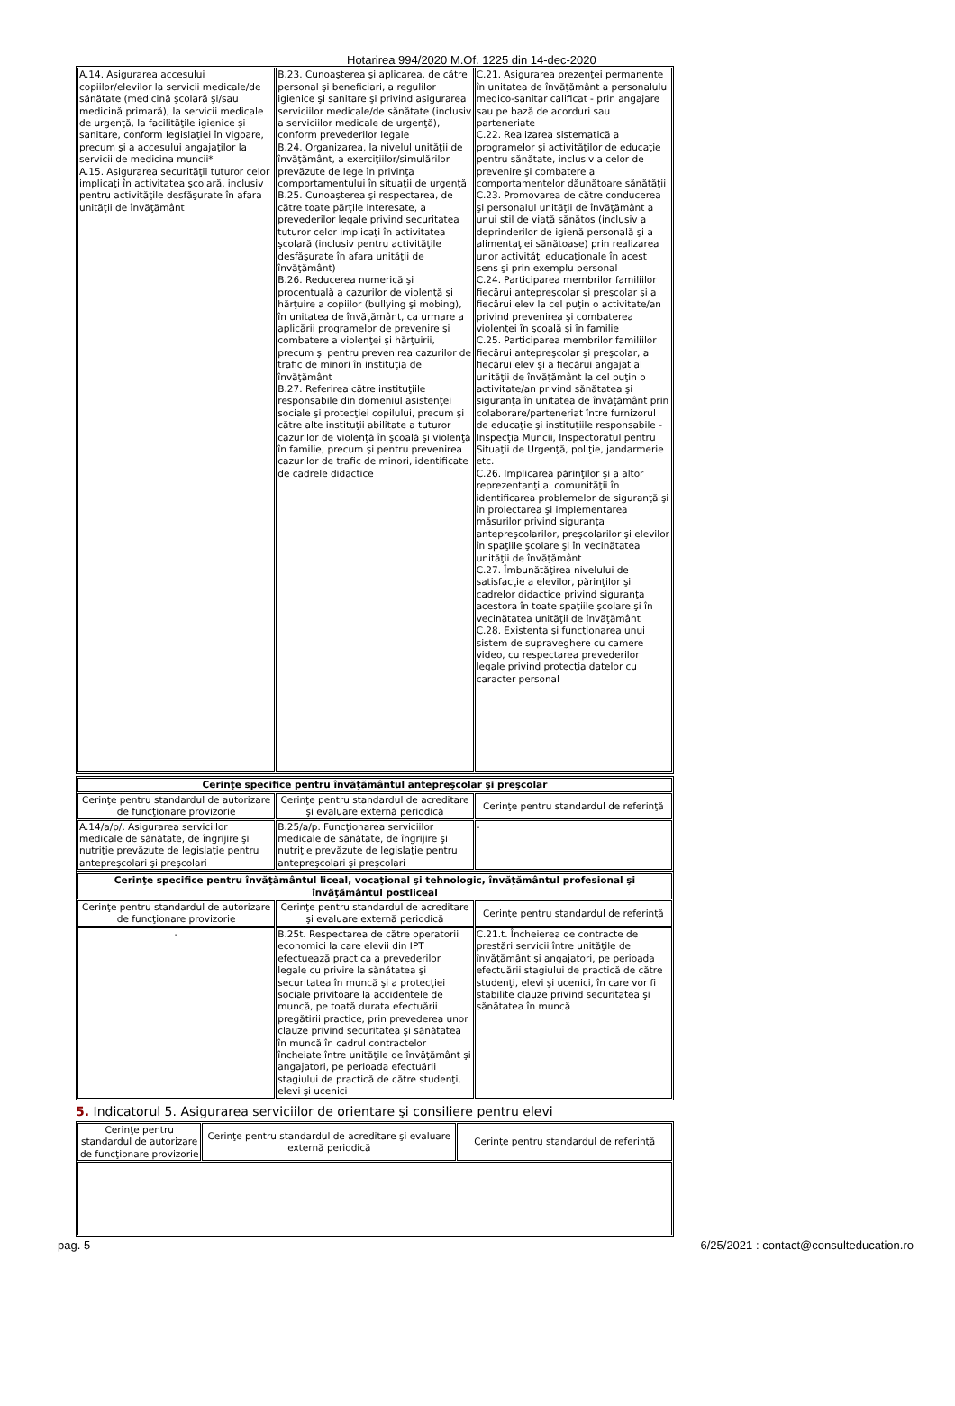Hotarirea 994/2020 M.Of. 1225 din 14-dec-2020
| A.14. Asigurarea accesului copiilor/elevilor la servicii medicale/de sănătate (medicină şcolară şi/sau medicină primară), la servicii medicale de urgenţă, la facilităţile igienice şi sanitare, conform legislaţiei în vigoare, precum şi a accesului angajaţilor la servicii de medicina muncii* A.15. Asigurarea securităţii tuturor celor implicaţi în activitatea şcolară, inclusiv pentru activităţile desfăşurate în afara unităţii de învăţământ | B.23. Cunoaşterea şi aplicarea, de către personal şi beneficiari, a regulilor igienice şi sanitare şi privind asigurarea serviciilor medicale/de sănătate (inclusiv a serviciilor medicale de urgenţă), conform prevederilor legale B.24. Organizarea, la nivelul unităţii de învăţământ, a exerciţiilor/simulărilor prevăzute de lege în privinţa comportamentului în situaţii de urgenţă B.25. Cunoaşterea şi respectarea, de către toate părţile interesate, a prevederilor legale privind securitatea tuturor celor implicaţi în activitatea şcolară (inclusiv pentru activităţile desfăşurate în afara unităţii de învăţământ) B.26. Reducerea numerică şi procentuală a cazurilor de violenţă şi hărţuire a copiilor (bullying şi mobing), în unitatea de învăţământ, ca urmare a aplicării programelor de prevenire şi combatere a violenţei şi hărţuirii, precum şi pentru prevenirea cazurilor de trafic de minori în instituţia de învăţământ B.27. Referirea către instituţiile responsabile din domeniul asistenţei sociale şi protecţiei copilului, precum şi către alte instituţii abilitate a tuturor cazurilor de violenţă în şcoală şi violenţă în familie, precum şi pentru prevenirea cazurilor de trafic de minori, identificate de cadrele didactice | C.21. Asigurarea prezenţei permanente în unitatea de învăţământ a personalului medico-sanitar calificat - prin angajare sau pe bază de acorduri sau parteneriate C.22. Realizarea sistematică a programelor şi activităţilor de educaţie pentru sănătate, inclusiv a celor de prevenire şi combatere a comportamentelor dăunătoare sănătăţii C.23. Promovarea de către conducerea şi personalul unităţii de învăţământ a unui stil de viaţă sănătos (inclusiv a deprinderilor de igienă personală şi a alimentaţiei sănătoase) prin realizarea unor activităţi educaţionale în acest sens şi prin exemplu personal C.24. Participarea membrilor familiilor fiecărui antepreşcolar şi preşcolar şi a fiecărui elev la cel puţin o activitate/an privind prevenirea şi combaterea violenţei în şcoală şi în familie C.25. Participarea membrilor familiilor fiecărui antepreşcolar şi preşcolar, a fiecărui elev şi a fiecărui angajat al unităţii de învăţământ la cel puţin o activitate/an privind sănătatea şi siguranţa în unitatea de învăţământ prin colaborare/parteneriat între furnizorul de educaţie şi instituţiile responsabile - Inspecţia Muncii, Inspectoratul pentru Situaţii de Urgenţă, poliţie, jandarmerie etc. C.26. Implicarea părinţilor şi a altor reprezentanţi ai comunităţii în identificarea problemelor de siguranţă şi în proiectarea şi implementarea măsurilor privind siguranţa antepreşcolarilor, preşcolarilor şi elevilor în spaţiile şcolare şi în vecinătatea unităţii de învăţământ C.27. Îmbunătăţirea nivelului de satisfacţie a elevilor, părinţilor şi cadrelor didactice privind siguranţa acestora în toate spaţiile şcolare şi în vecinătatea unităţii de învăţământ C.28. Existenţa şi funcţionarea unui sistem de supraveghere cu camere video, cu respectarea prevederilor legale privind protecţia datelor cu caracter personal |
| Cerinţe specifice pentru învăţământul antepreşcolar şi preşcolar | | |
| --- | --- | --- |
| Cerinţe pentru standardul de autorizare de funcţionare provizorie | Cerinţe pentru standardul de acreditare şi evaluare externă periodică | Cerinţe pentru standardul de referinţă |
| A.14/a/p/. Asigurarea serviciilor medicale de sănătate, de îngrijire şi nutriţie prevăzute de legislaţie pentru antepreşcolari şi preşcolari | B.25/a/p. Funcţionarea serviciilor medicale de sănătate, de îngrijire şi nutriţie prevăzute de legislaţie pentru antepreşcolari şi preşcolari | - |
| Cerinţe specifice pentru învăţământul liceal, vocaţional şi tehnologic, învăţământul profesional şi învăţământul postliceal | | |
| --- | --- | --- |
| Cerinţe pentru standardul de autorizare de funcţionare provizorie | Cerinţe pentru standardul de acreditare şi evaluare externă periodică | Cerinţe pentru standardul de referinţă |
| - | B.25t. Respectarea de către operatorii economici la care elevii din IPT efectuează practica a prevederilor legale cu privire la sănătatea şi securitatea în muncă şi a protecţiei sociale privitoare la accidentele de muncă, pe toată durata efectuării pregătirii practice, prin prevederea unor clauze privind securitatea şi sănătatea în muncă în cadrul contractelor încheiate între unităţile de învăţământ şi angajatori, pe perioada efectuării stagiului de practică de către studenţi, elevi şi ucenici | C.21.t. Încheierea de contracte de prestări servicii între unităţile de învăţământ şi angajatori, pe perioada efectuării stagiului de practică de către studenţi, elevi şi ucenici, în care vor fi stabilite clauze privind securitatea şi sănătatea în muncă |
5. Indicatorul 5. Asigurarea serviciilor de orientare şi consiliere pentru elevi
| Cerinţe pentru standardul de autorizare de funcţionare provizorie | Cerinţe pentru standardul de acreditare şi evaluare externă periodică | Cerinţe pentru standardul de referinţă |
pag. 5 6/25/2021 : contact@consulteducation.ro